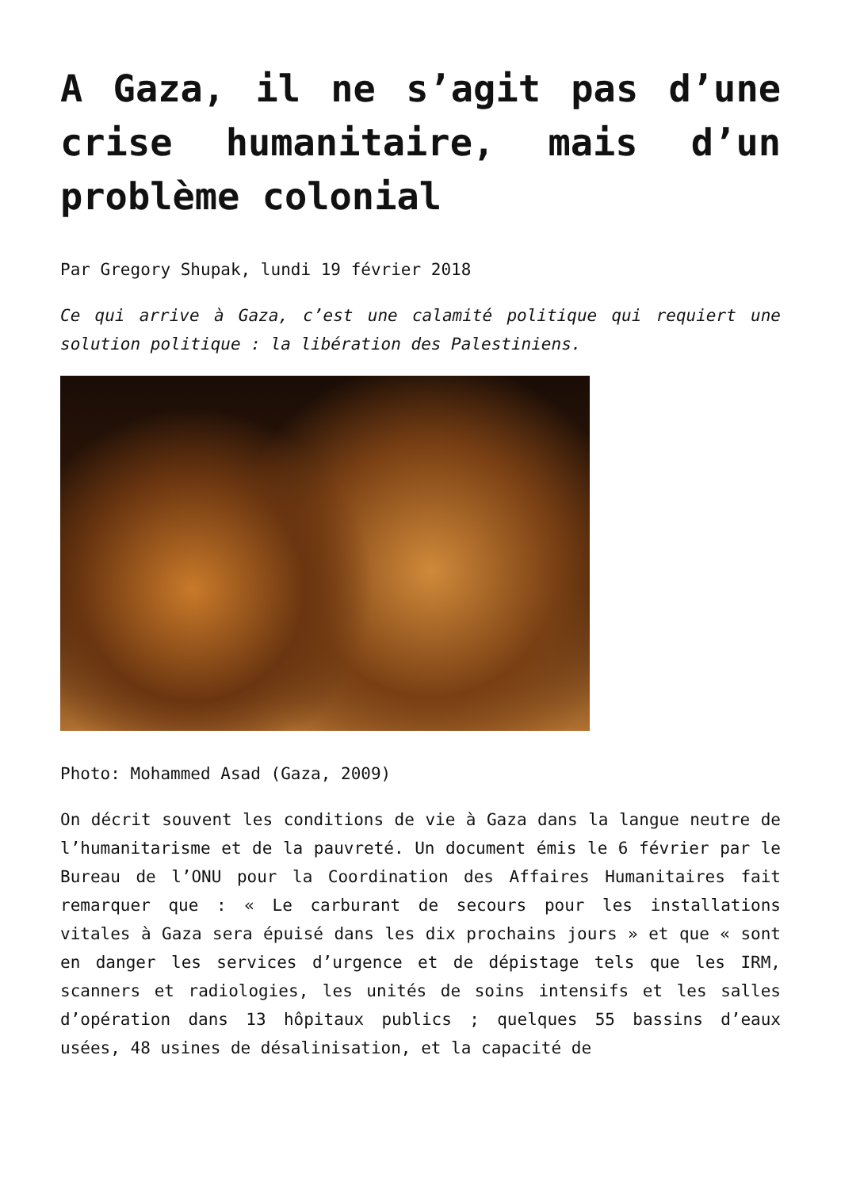A Gaza, il ne s’agit pas d’une crise humanitaire, mais d’un problème colonial
Par Gregory Shupak, lundi 19 février 2018
Ce qui arrive à Gaza, c’est une calamité politique qui requiert une solution politique : la libération des Palestiniens.
Photo: Mohammed Asad (Gaza, 2009)
On décrit souvent les conditions de vie à Gaza dans la langue neutre de l’humanitarisme et de la pauvreté. Un document émis le 6 février par le Bureau de l’ONU pour la Coordination des Affaires Humanitaires fait remarquer que : « Le carburant de secours pour les installations vitales à Gaza sera épuisé dans les dix prochains jours » et que « sont en danger les services d’urgence et de dépistage tels que les IRM, scanners et radiologies, les unités de soins intensifs et les salles d’opération dans 13 hôpitaux publics ; quelques 55 bassins d’eaux usées, 48 usines de désalinisation, et la capacité de